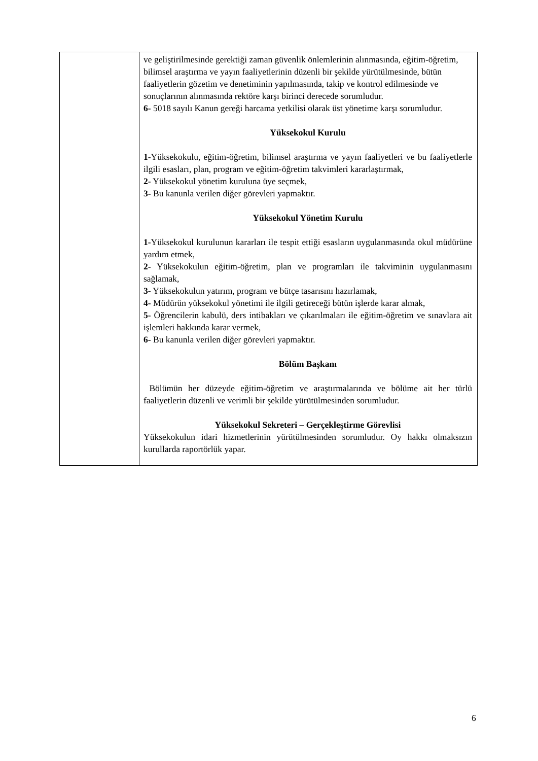| | ve geliştirilmesinde gerektiği zaman güvenlik önlemlerinin alınmasında, eğitim-öğretim, bilimsel araştırma ve yayın faaliyetlerinin düzenli bir şekilde yürütülmesinde, bütün faaliyetlerin gözetim ve denetiminin yapılmasında, takip ve kontrol edilmesinde ve sonuçlarının alınmasında rektöre karşı birinci derecede sorumludur. 6- 5018 sayılı Kanun gereği harcama yetkilisi olarak üst yönetime karşı sorumludur. Yüksekokul Kurulu 1- Yüksekokulu, eğitim-öğretim, bilimsel araştırma ve yayın faaliyetleri ve bu faaliyetlerle ilgili esasları, plan, program ve eğitim-öğretim takvimleri kararlaştırmak, 2- Yüksekokul yönetim kuruluna üye seçmek, 3- Bu kanunla verilen diğer görevleri yapmaktır. Yüksekokul Yönetim Kurulu 1- Yüksekokul kurulunun kararları ile tespit ettiği esasların uygulanmasında okul müdürüne yardım etmek, 2- Yüksekokulun eğitim-öğretim, plan ve programları ile takviminin uygulanmasını sağlamak, 3- Yüksekokulun yatırım, program ve bütçe tasarısını hazırlamak, 4- Müdürün yüksekokul yönetimi ile ilgili getireceği bütün işlerde karar almak, 5- Öğrencilerin kabulü, ders intibakları ve çıkarılmaları ile eğitim-öğretim ve sınavlara ait işlemleri hakkında karar vermek, 6- Bu kanunla verilen diğer görevleri yapmaktır. Bölüm Başkanı Bölümün her düzeyde eğitim-öğretim ve araştırmalarında ve bölüme ait her türlü faaliyetlerin düzenli ve verimli bir şekilde yürütülmesinden sorumludur. Yüksekokul Sekreteri – Gerçekleştirme Görevlisi Yüksekokulun idari hizmetlerinin yürütülmesinden sorumludur. Oy hakkı olmaksızın kurullarda raportörlük yapar. |
6